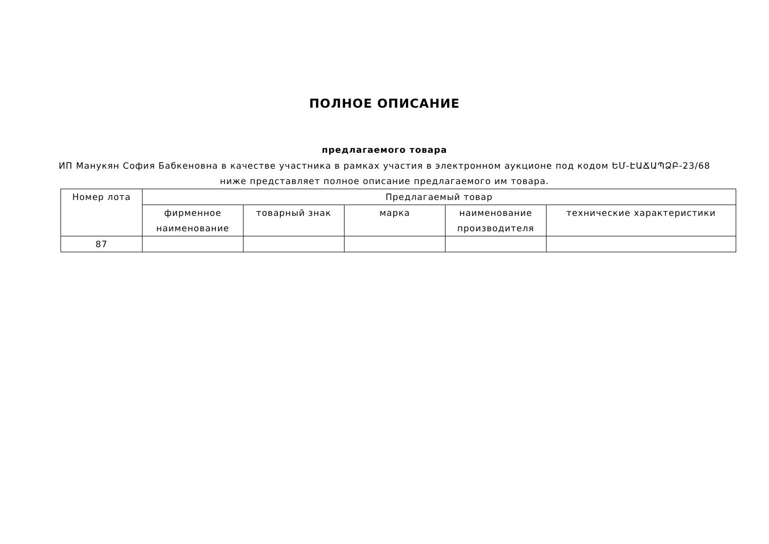ПОЛНОЕ ОПИСАНИЕ
предлагаемого товара
ИП Манукян София Бабкеновна в качестве участника в рамках участия в электронном аукционе под кодом ԵՄ-ԷԱՃԱՊՁԲ-23/68 ниже представляет полное описание предлагаемого им товара.
| Номер лота | Предлагаемый товар | | | | |
| --- | --- | --- | --- | --- | --- |
| | фирменное наименование | товарный знак | марка | наименование производителя | технические характеристики |
| 87 | | | | | |